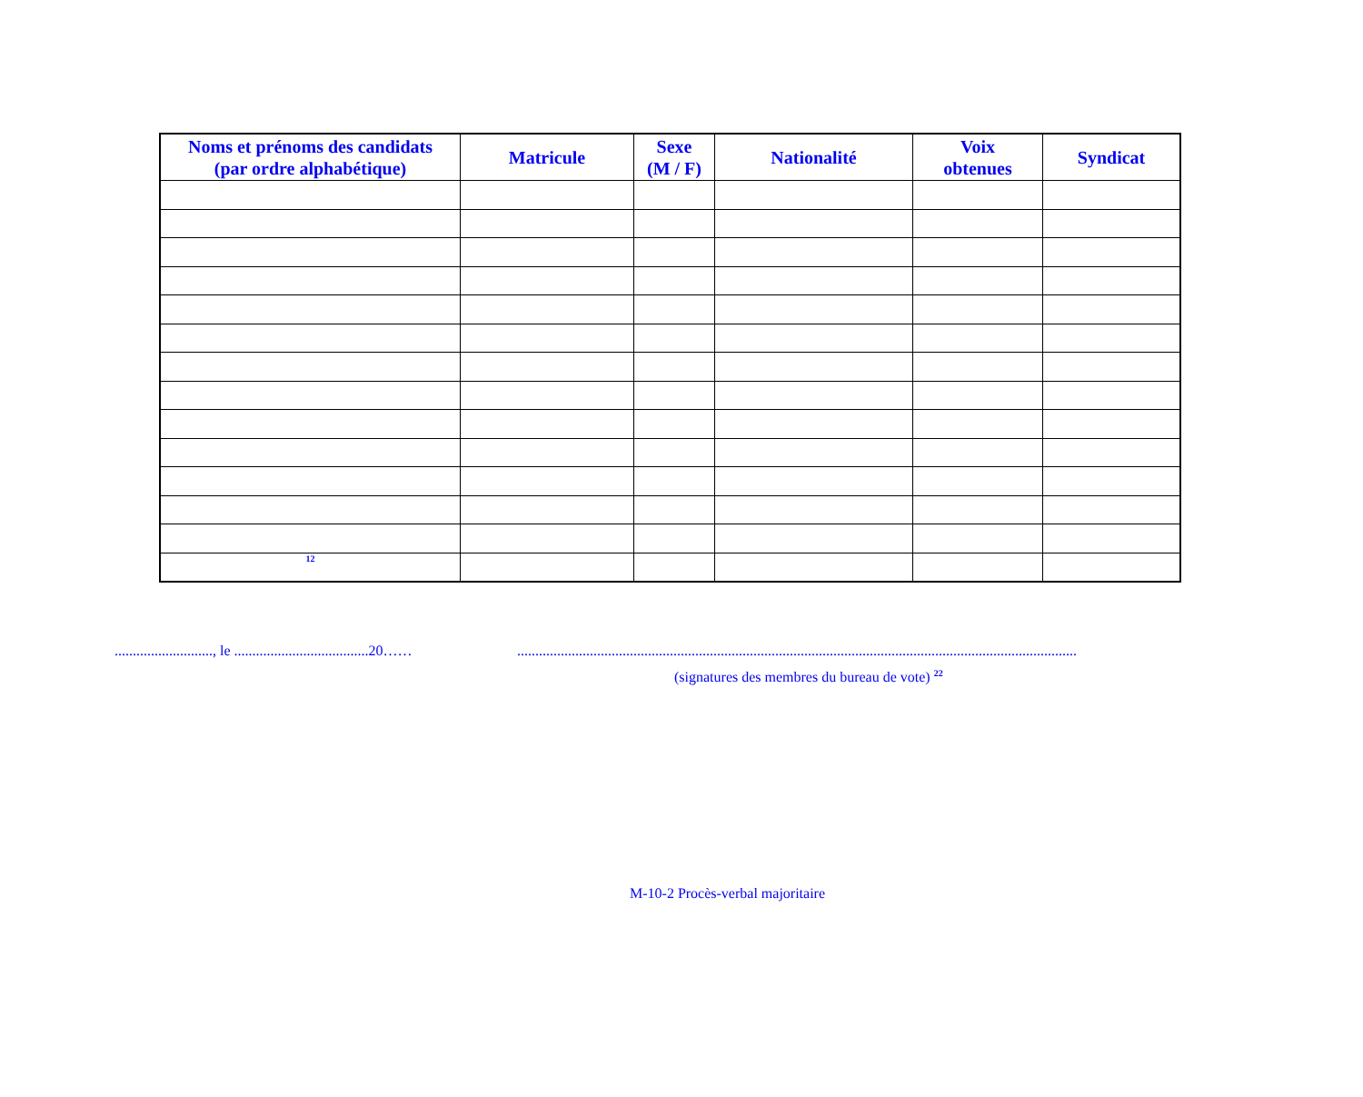| Noms et prénoms des candidats (par ordre alphabétique) | Matricule | Sexe (M / F) | Nationalité | Voix obtenues | Syndicat |
| --- | --- | --- | --- | --- | --- |
| 12 | | | | | |
..........................., le .....................................20……..........................................................................................................................................................
(signatures des membres du bureau de vote) <sup>22</sup>
M-10-2 Procès-verbal majoritaire